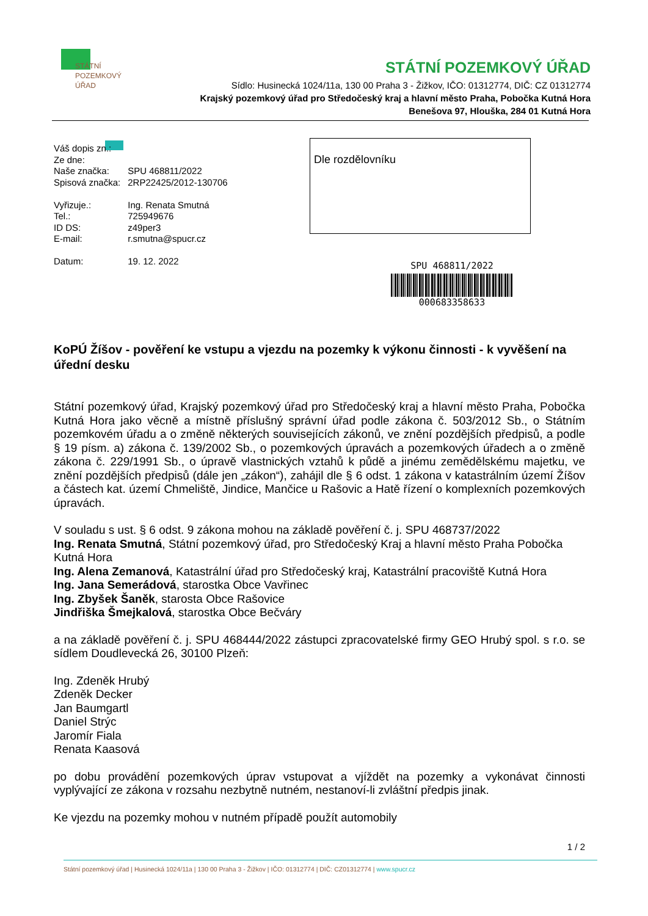STÁTNÍ
POZEMKOVÝ
ÚŘAD
STÁTNÍ POZEMKOVÝ ÚŘAD
Sídlo: Husinecká 1024/11a, 130 00 Praha 3 - Žižkov, IČO: 01312774, DIČ: CZ 01312774
Krajský pozemkový úřad pro Středočeský kraj a hlavní město Praha, Pobočka Kutná Hora
Benešova 97, Hlouška, 284 01 Kutná Hora
| Váš dopis zn.: | |
| Ze dne: | |
| Naše značka: | SPU 468811/2022 |
| Spisová značka: | 2RP22425/2012-130706 |
| Vyřizuje.: | Ing. Renata Smutná |
| Tel.: | 725949676 |
| ID DS: | z49per3 |
| E-mail: | r.smutna@spucr.cz |
| Datum: | 19. 12. 2022 |
Dle rozdělovníku
SPU 468811/2022
000683358633
KoPÚ Žíšov - pověření ke vstupu a vjezdu na pozemky k výkonu činnosti - k vyvěšení na úřední desku
Státní pozemkový úřad, Krajský pozemkový úřad pro Středočeský kraj a hlavní město Praha, Pobočka Kutná Hora jako věcně a místně příslušný správní úřad podle zákona č. 503/2012 Sb., o Státním pozemkovém úřadu a o změně některých souvisejících zákonů, ve znění pozdějších předpisů, a podle § 19 písm. a) zákona č. 139/2002 Sb., o pozemkových úpravách a pozemkových úřadech a o změně zákona č. 229/1991 Sb., o úpravě vlastnických vztahů k půdě a jinému zemědělskému majetku, ve znění pozdějších předpisů (dále jen „zákon“), zahájil dle § 6 odst. 1 zákona v katastrálním území Žíšov a částech kat. území Chmeliště, Jindice, Mančice u Rašovic a Hatě řízení o komplexních pozemkových úpravách.
V souladu s ust. § 6 odst. 9 zákona mohou na základě pověření č. j. SPU 468737/2022
Ing. Renata Smutná, Státní pozemkový úřad, pro Středočeský Kraj a hlavní město Praha Pobočka Kutná Hora
Ing. Alena Zemanová, Katastrální úřad pro Středočeský kraj, Katastrální pracoviště Kutná Hora
Ing. Jana Semerádová, starostka Obce Vavřinec
Ing. Zbyšek Šaněk, starosta Obce Rašovice
Jindřiška Šmejkalová, starostka Obce Bečváry
a na základě pověření č. j. SPU 468444/2022 zástupci zpracovatelské firmy GEO Hrubý spol. s r.o. se sídlem Doudlevecká 26, 30100 Plzeň:
Ing. Zdeněk Hrubý
Zdeněk Decker
Jan Baumgartl
Daniel Strýc
Jaromír Fiala
Renata Kaasová
po dobu provádění pozemkových úprav vstupovat a vjíždět na pozemky a vykonávat činnosti vyplývající ze zákona v rozsahu nezbytně nutném, nestanoví-li zvláštní předpis jinak.
Ke vjezdu na pozemky mohou v nutném případě použít automobily
1 / 2
Státní pozemkový úřad | Husinecká 1024/11a | 130 00 Praha 3 - Žižkov | IČO: 01312774 | DIČ: CZ01312774 | www.spucr.cz